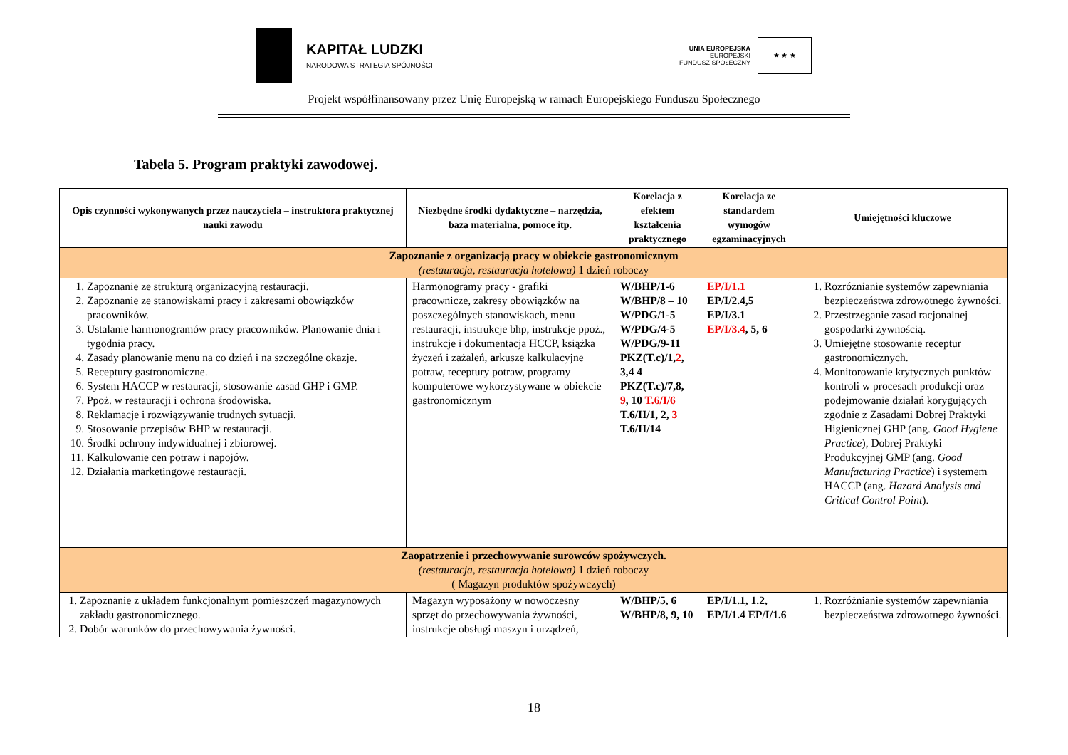KAPITAŁ LUDZKI
NARODOWA STRATEGIA SPÓJNOŚCI
UNIA EUROPEJSKA
EUROPEJSKI
FUNDUSZ SPOŁECZNY
★ ★ ★
Projekt współfinansowany przez Unię Europejską w ramach Europejskiego Funduszu Społecznego
Tabela 5. Program praktyki zawodowej.
| Opis czynności wykonywanych przez nauczyciela – instruktora praktycznej nauki zawodu | Niezbędne środki dydaktyczne – narzędzia, baza materialna, pomoce itp. | Korelacja z efektem kształcenia praktycznego | Korelacja ze standardem wymogów egzaminacyjnych | Umiejętności kluczowe |
| --- | --- | --- | --- | --- |
| Zapoznanie z organizacją pracy w obiekcie gastronomicznym (restauracja, restauracja hotelowa) 1 dzień roboczy | | | | |
| 1. Zapoznanie ze strukturą organizacyjną restauracji. 2. Zapoznanie ze stanowiskami pracy i zakresami obowiązków pracowników. 3. Ustalanie harmonogramów pracy pracowników. Planowanie dnia i tygodnia pracy. 4. Zasady planowanie menu na co dzień i na szczególne okazje. 5. Receptury gastronomiczne. 6. System HACCP w restauracji, stosowanie zasad GHP i GMP. 7. Ppoż. w restauracji i ochrona środowiska. 8. Reklamacje i rozwiązywanie trudnych sytuacji. 9. Stosowanie przepisów BHP w restauracji. 10. Środki ochrony indywidualnej i zbiorowej. 11. Kalkulowanie cen potraw i napojów. 12. Działania marketingowe restauracji. | Harmonogramy pracy - grafiki pracownicze, zakresy obowiązków na poszczególnych stanowiskach, menu restauracji, instrukcje bhp, instrukcje ppoż., instrukcje i dokumentacja HCCP, książka życzeń i zażaleń, a rkusze kalkulacyjne potraw, receptury potraw, programy komputerowe wykorzystywane w obiekcie gastronomicznym | W/BHP/1-6 W/BHP/8 – 10 W/PDG/1-5 W/PDG/4-5 W/PDG/9-11 PKZ(T.c)/1, 2 , 3,4 4 PKZ(T.c)/7,8, 9 , 10 T.6/I/6 T.6/II/1, 2, 3 T.6/II/14 | EP/I/1.1 EP/I/2.4,5 EP/I/3.1 EP/I/3.4 , 5, 6 | 1. Rozróżnianie systemów zapewniania bezpieczeństwa zdrowotnego żywności. 2. Przestrzeganie zasad racjonalnej gospodarki żywnością. 3. Umiejętne stosowanie receptur gastronomicznych. 4. Monitorowanie krytycznych punktów kontroli w procesach produkcji oraz podejmowanie działań korygujących zgodnie z Zasadami Dobrej Praktyki Higienicznej GHP (ang. Good Hygiene Practice ), Dobrej Praktyki Produkcyjnej GMP (ang. Good Manufacturing Practice ) i systemem HACCP (ang. Hazard Analysis and Critical Control Point ). |
| Zaopatrzenie i przechowywanie surowców spożywczych. (restauracja, restauracja hotelowa) 1 dzień roboczy ( Magazyn produktów spożywczych) | | | | |
| 1. Zapoznanie z układem funkcjonalnym pomieszczeń magazynowych zakładu gastronomicznego. 2. Dobór warunków do przechowywania żywności. | Magazyn wyposażony w nowoczesny sprzęt do przechowywania żywności, instrukcje obsługi maszyn i urządzeń, | W/BHP/5, 6 W/BHP/8, 9, 10 | EP/I/1.1, 1.2, EP/I/1.4 EP/I/1.6 | 1. Rozróżnianie systemów zapewniania bezpieczeństwa zdrowotnego żywności. |
18